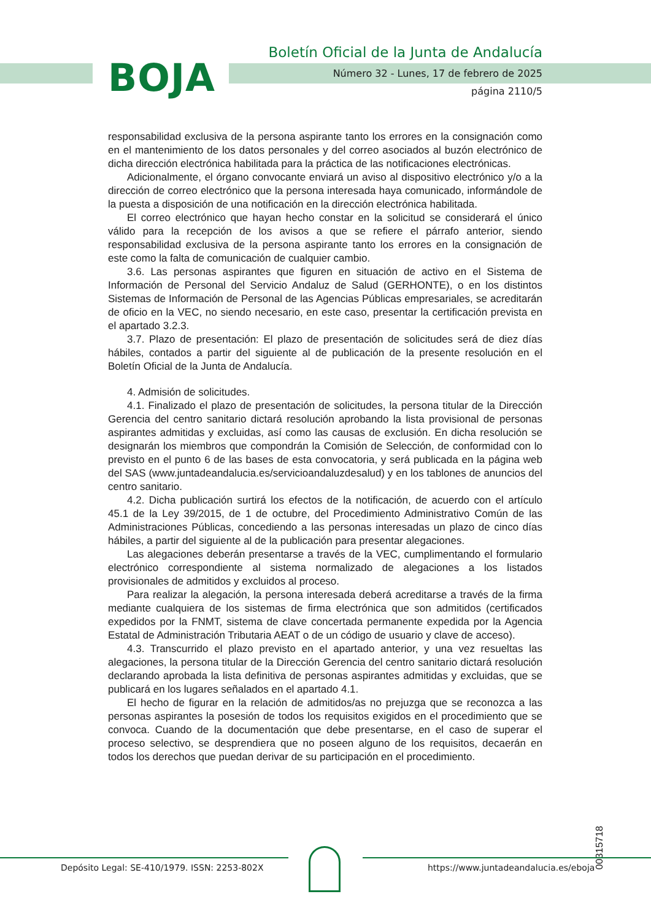BOJA
Boletín Oficial de la Junta de Andalucía
Número 32 - Lunes, 17 de febrero de 2025
página 2110/5
responsabilidad exclusiva de la persona aspirante tanto los errores en la consignación como en el mantenimiento de los datos personales y del correo asociados al buzón electrónico de dicha dirección electrónica habilitada para la práctica de las notificaciones electrónicas.
Adicionalmente, el órgano convocante enviará un aviso al dispositivo electrónico y/o a la dirección de correo electrónico que la persona interesada haya comunicado, informándole de la puesta a disposición de una notificación en la dirección electrónica habilitada.
El correo electrónico que hayan hecho constar en la solicitud se considerará el único válido para la recepción de los avisos a que se refiere el párrafo anterior, siendo responsabilidad exclusiva de la persona aspirante tanto los errores en la consignación de este como la falta de comunicación de cualquier cambio.
3.6. Las personas aspirantes que figuren en situación de activo en el Sistema de Información de Personal del Servicio Andaluz de Salud (GERHONTE), o en los distintos Sistemas de Información de Personal de las Agencias Públicas empresariales, se acreditarán de oficio en la VEC, no siendo necesario, en este caso, presentar la certificación prevista en el apartado 3.2.3.
3.7. Plazo de presentación: El plazo de presentación de solicitudes será de diez días hábiles, contados a partir del siguiente al de publicación de la presente resolución en el Boletín Oficial de la Junta de Andalucía.
4. Admisión de solicitudes.
4.1. Finalizado el plazo de presentación de solicitudes, la persona titular de la Dirección Gerencia del centro sanitario dictará resolución aprobando la lista provisional de personas aspirantes admitidas y excluidas, así como las causas de exclusión. En dicha resolución se designarán los miembros que compondrán la Comisión de Selección, de conformidad con lo previsto en el punto 6 de las bases de esta convocatoria, y será publicada en la página web del SAS (www.juntadeandalucia.es/servicioandaluzdesalud) y en los tablones de anuncios del centro sanitario.
4.2. Dicha publicación surtirá los efectos de la notificación, de acuerdo con el artículo 45.1 de la Ley 39/2015, de 1 de octubre, del Procedimiento Administrativo Común de las Administraciones Públicas, concediendo a las personas interesadas un plazo de cinco días hábiles, a partir del siguiente al de la publicación para presentar alegaciones.
Las alegaciones deberán presentarse a través de la VEC, cumplimentando el formulario electrónico correspondiente al sistema normalizado de alegaciones a los listados provisionales de admitidos y excluidos al proceso.
Para realizar la alegación, la persona interesada deberá acreditarse a través de la firma mediante cualquiera de los sistemas de firma electrónica que son admitidos (certificados expedidos por la FNMT, sistema de clave concertada permanente expedida por la Agencia Estatal de Administración Tributaria AEAT o de un código de usuario y clave de acceso).
4.3. Transcurrido el plazo previsto en el apartado anterior, y una vez resueltas las alegaciones, la persona titular de la Dirección Gerencia del centro sanitario dictará resolución declarando aprobada la lista definitiva de personas aspirantes admitidas y excluidas, que se publicará en los lugares señalados en el apartado 4.1.
El hecho de figurar en la relación de admitidos/as no prejuzga que se reconozca a las personas aspirantes la posesión de todos los requisitos exigidos en el procedimiento que se convoca. Cuando de la documentación que debe presentarse, en el caso de superar el proceso selectivo, se desprendiera que no poseen alguno de los requisitos, decaerán en todos los derechos que puedan derivar de su participación en el procedimiento.
00315718
Depósito Legal: SE-410/1979. ISSN: 2253-802X
https://www.juntadeandalucia.es/eboja